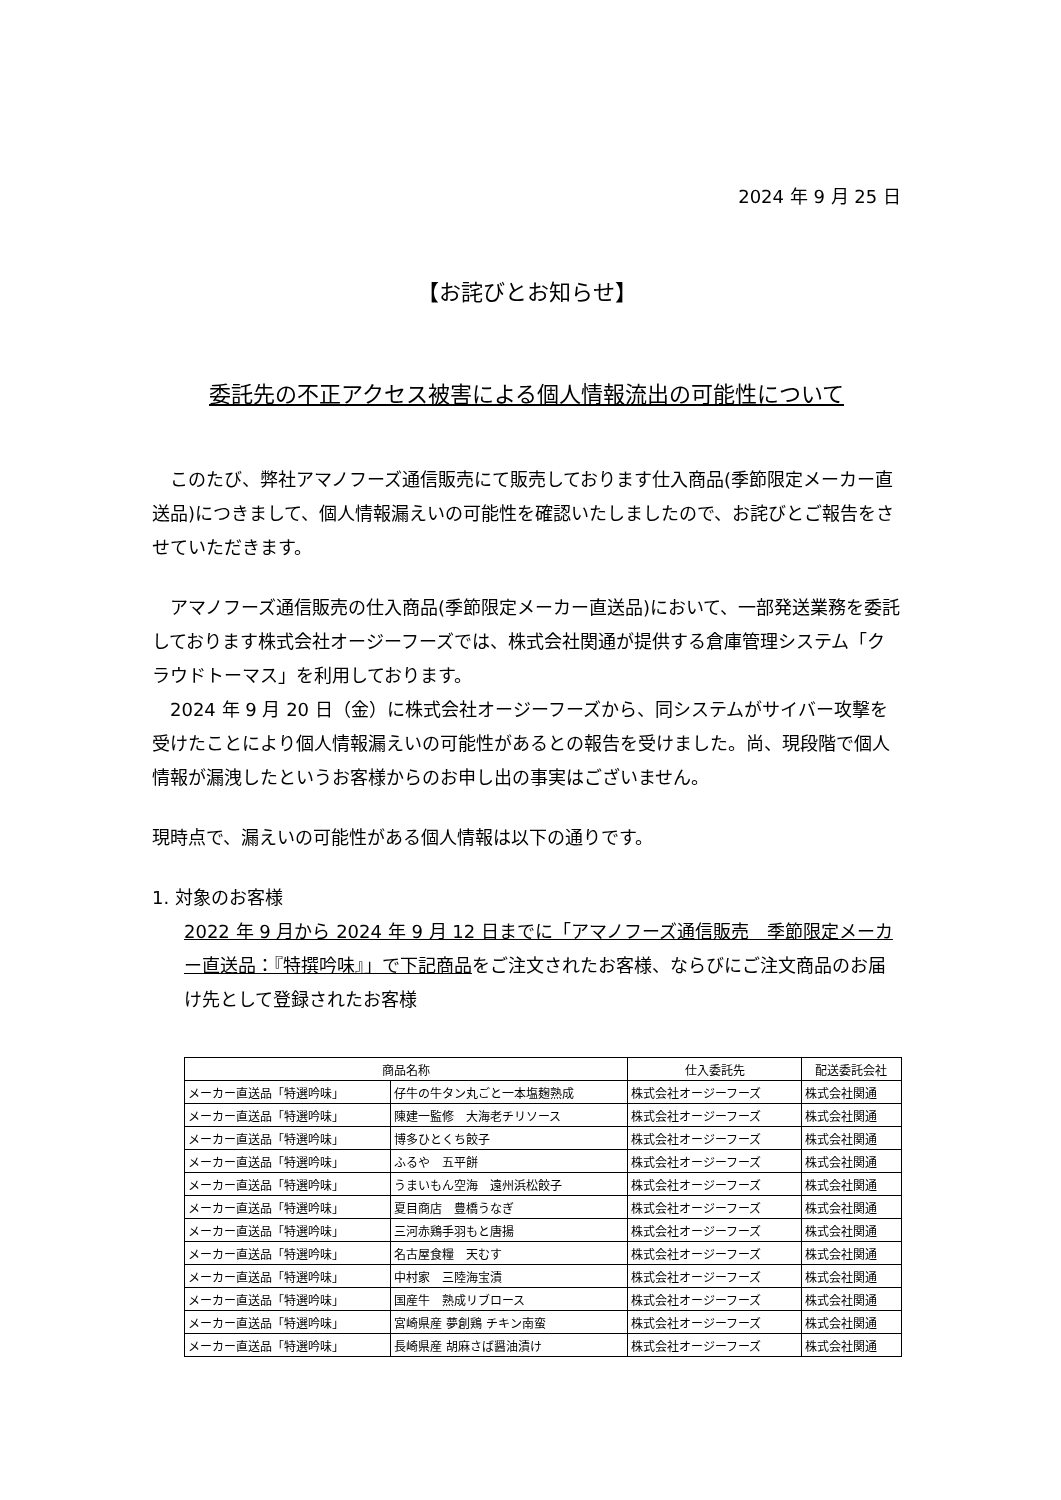2024 年 9 月 25 日
【お詫びとお知らせ】
委託先の不正アクセス被害による個人情報流出の可能性について
　このたび、弊社アマノフーズ通信販売にて販売しております仕入商品(季節限定メーカー直送品)につきまして、個人情報漏えいの可能性を確認いたしましたので、お詫びとご報告をさせていただきます。
　アマノフーズ通信販売の仕入商品(季節限定メーカー直送品)において、一部発送業務を委託しております株式会社オージーフーズでは、株式会社関通が提供する倉庫管理システム「クラウドトーマス」を利用しております。
　2024 年 9 月 20 日（金）に株式会社オージーフーズから、同システムがサイバー攻撃を受けたことにより個人情報漏えいの可能性があるとの報告を受けました。尚、現段階で個人情報が漏洩したというお客様からのお申し出の事実はございません。
現時点で、漏えいの可能性がある個人情報は以下の通りです。
1. 対象のお客様
2022 年 9 月から 2024 年 9 月 12 日までに「アマノフーズ通信販売　季節限定メーカー直送品：『特撰吟味』」で下記商品をご注文されたお客様、ならびにご注文商品のお届け先として登録されたお客様
| 商品名称 | | 仕入委託先 | 配送委託会社 |
| --- | --- | --- | --- |
| メーカー直送品「特選吟味」 | 仔牛の牛タン丸ごと一本塩麹熟成 | 株式会社オージーフーズ | 株式会社関通 |
| メーカー直送品「特選吟味」 | 陳建一監修 大海老チリソース | 株式会社オージーフーズ | 株式会社関通 |
| メーカー直送品「特選吟味」 | 博多ひとくち餃子 | 株式会社オージーフーズ | 株式会社関通 |
| メーカー直送品「特選吟味」 | ふるや 五平餅 | 株式会社オージーフーズ | 株式会社関通 |
| メーカー直送品「特選吟味」 | うまいもん空海 遠州浜松餃子 | 株式会社オージーフーズ | 株式会社関通 |
| メーカー直送品「特選吟味」 | 夏目商店 豊橋うなぎ | 株式会社オージーフーズ | 株式会社関通 |
| メーカー直送品「特選吟味」 | 三河赤鶏手羽もと唐揚 | 株式会社オージーフーズ | 株式会社関通 |
| メーカー直送品「特選吟味」 | 名古屋食糧 天むす | 株式会社オージーフーズ | 株式会社関通 |
| メーカー直送品「特選吟味」 | 中村家 三陸海宝漬 | 株式会社オージーフーズ | 株式会社関通 |
| メーカー直送品「特選吟味」 | 国産牛 熟成リブロース | 株式会社オージーフーズ | 株式会社関通 |
| メーカー直送品「特選吟味」 | 宮崎県産 夢創鶏 チキン南蛮 | 株式会社オージーフーズ | 株式会社関通 |
| メーカー直送品「特選吟味」 | 長崎県産 胡麻さば醤油漬け | 株式会社オージーフーズ | 株式会社関通 |